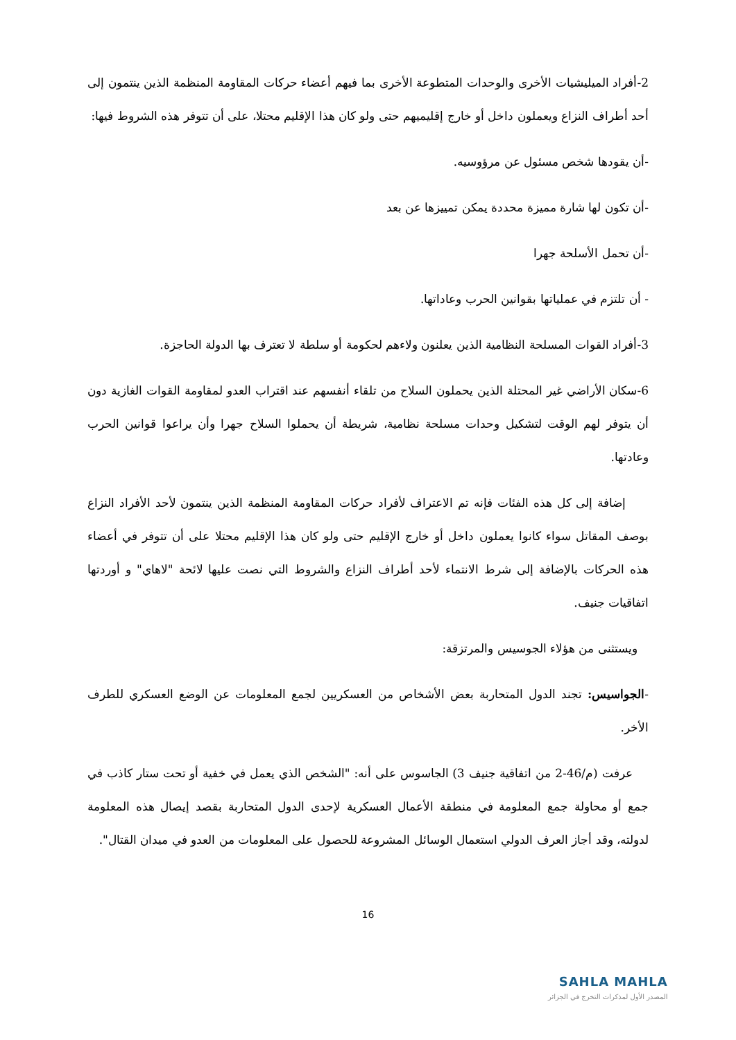2-أفراد الميليشيات الأخرى والوحدات المتطوعة الأخرى بما فيهم أعضاء حركات المقاومة المنظمة الذين ينتمون إلى أحد أطراف النزاع ويعملون داخل أو خارج إقليميهم حتى ولو كان هذا الإقليم محتلا، على أن تتوفر هذه الشروط فيها:
-أن يقودها شخص مسئول عن مرؤوسيه.
-أن تكون لها شارة مميزة محددة يمكن تمييزها عن بعد
-أن تحمل الأسلحة جهرا
- أن تلتزم في عملياتها بقوانين الحرب وعاداتها.
3-أفراد القوات المسلحة النظامية الذين يعلنون ولاءهم لحكومة أو سلطة لا تعترف بها الدولة الحاجزة.
6-سكان الأراضي غير المحتلة الذين يحملون السلاح من تلقاء أنفسهم عند اقتراب العدو لمقاومة القوات الغازية دون أن يتوفر لهم الوقت لتشكيل وحدات مسلحة نظامية، شريطة أن يحملوا السلاح جهرا وأن يراعوا قوانين الحرب وعادتها.
إضافة إلى كل هذه الفئات فإنه تم الاعتراف لأفراد حركات المقاومة المنظمة الذين ينتمون لأحد الأفراد النزاع بوصف المقاتل سواء كانوا يعملون داخل أو خارج الإقليم حتى ولو كان هذا الإقليم محتلا على أن تتوفر في أعضاء هذه الحركات بالإضافة إلى شرط الانتماء لأحد أطراف النزاع والشروط التي نصت عليها لائحة "لاهاي" و أوردتها اتفاقيات جنيف.
ويستثنى من هؤلاء الجوسيس والمرتزقة:
-الجواسيس: تجند الدول المتحاربة بعض الأشخاص من العسكريين لجمع المعلومات عن الوضع العسكري للطرف الأخر.
عرفت (م/46-2 من اتفاقية جنيف 3) الجاسوس على أنه: "الشخص الذي يعمل في خفية أو تحت ستار كاذب في جمع أو محاولة جمع المعلومة في منطقة الأعمال العسكرية لإحدى الدول المتحاربة بقصد إيصال هذه المعلومة لدولته، وقد أجاز العرف الدولي استعمال الوسائل المشروعة للحصول على المعلومات من العدو في ميدان القتال".
16
SAHLA MAHLA
المصدر الأول لمذكرات التخرج في الجزائر